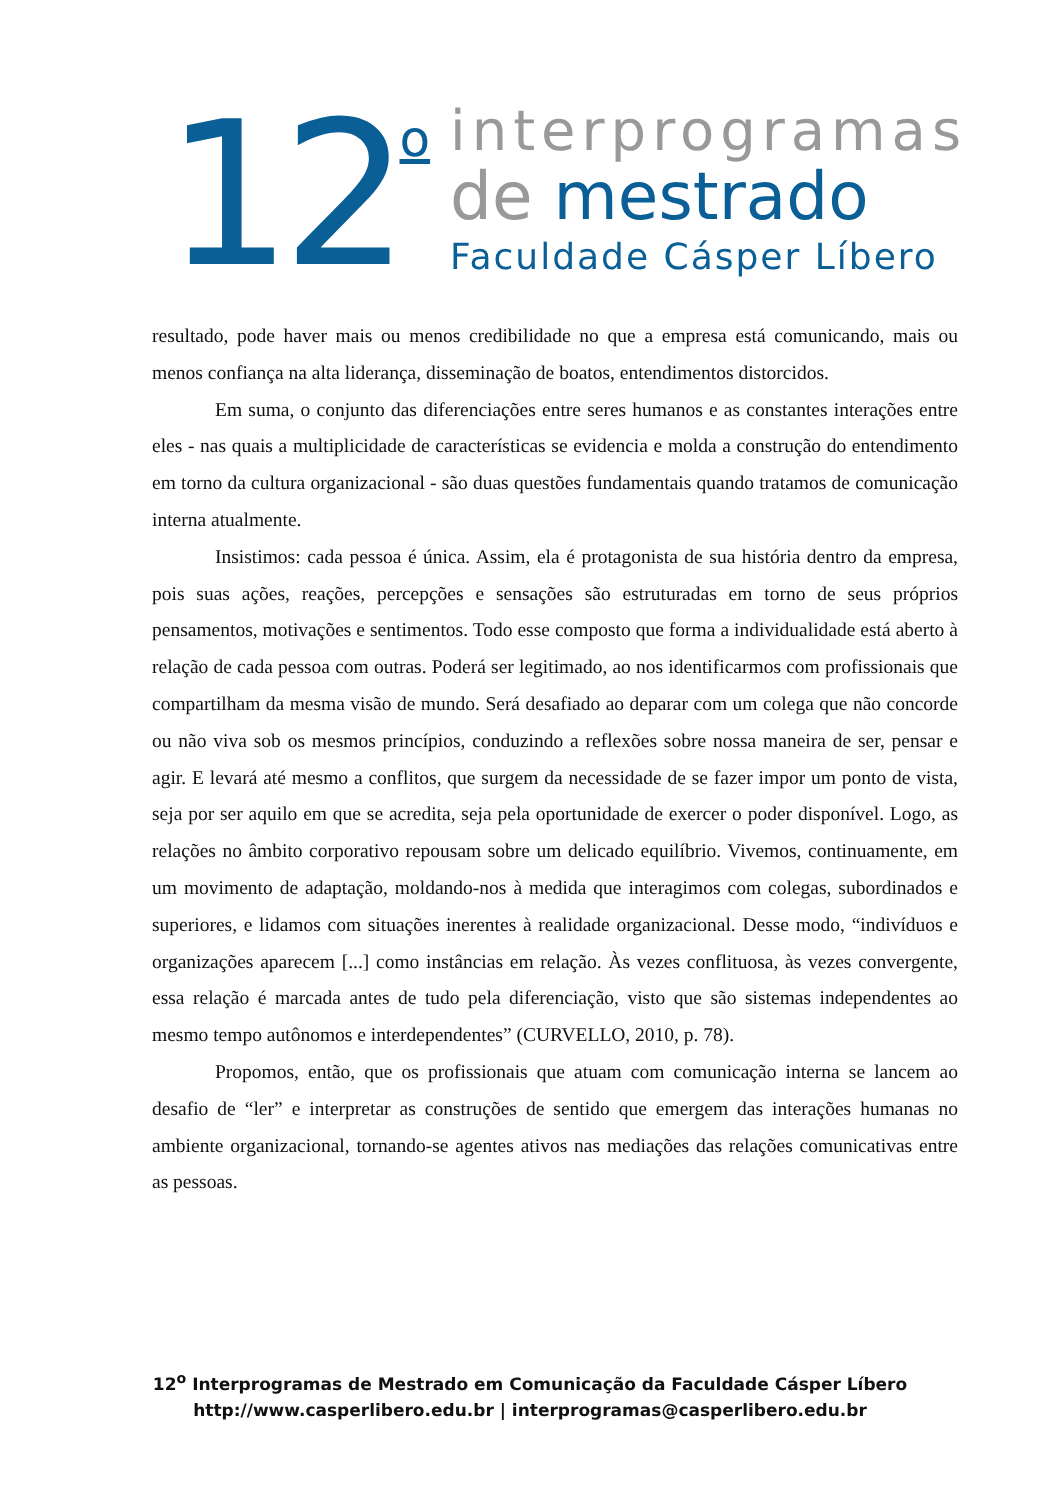12
o
interprogramas
de mestrado
Faculdade Cásper Líbero
resultado, pode haver mais ou menos credibilidade no que a empresa está comunicando, mais ou menos confiança na alta liderança, disseminação de boatos, entendimentos distorcidos.
Em suma, o conjunto das diferenciações entre seres humanos e as constantes interações entre eles - nas quais a multiplicidade de características se evidencia e molda a construção do entendimento em torno da cultura organizacional - são duas questões fundamentais quando tratamos de comunicação interna atualmente.
Insistimos: cada pessoa é única. Assim, ela é protagonista de sua história dentro da empresa, pois suas ações, reações, percepções e sensações são estruturadas em torno de seus próprios pensamentos, motivações e sentimentos. Todo esse composto que forma a individualidade está aberto à relação de cada pessoa com outras. Poderá ser legitimado, ao nos identificarmos com profissionais que compartilham da mesma visão de mundo. Será desafiado ao deparar com um colega que não concorde ou não viva sob os mesmos princípios, conduzindo a reflexões sobre nossa maneira de ser, pensar e agir. E levará até mesmo a conflitos, que surgem da necessidade de se fazer impor um ponto de vista, seja por ser aquilo em que se acredita, seja pela oportunidade de exercer o poder disponível. Logo, as relações no âmbito corporativo repousam sobre um delicado equilíbrio. Vivemos, continuamente, em um movimento de adaptação, moldando-nos à medida que interagimos com colegas, subordinados e superiores, e lidamos com situações inerentes à realidade organizacional. Desse modo, “indivíduos e organizações aparecem [...] como instâncias em relação. Às vezes conflituosa, às vezes convergente, essa relação é marcada antes de tudo pela diferenciação, visto que são sistemas independentes ao mesmo tempo autônomos e interdependentes” (CURVELLO, 2010, p. 78).
Propomos, então, que os profissionais que atuam com comunicação interna se lancem ao desafio de “ler” e interpretar as construções de sentido que emergem das interações humanas no ambiente organizacional, tornando-se agentes ativos nas mediações das relações comunicativas entre as pessoas.
12<sup>o</sup> Interprogramas de Mestrado em Comunicação da Faculdade Cásper Líbero
http://www.casperlibero.edu.br | interprogramas@casperlibero.edu.br